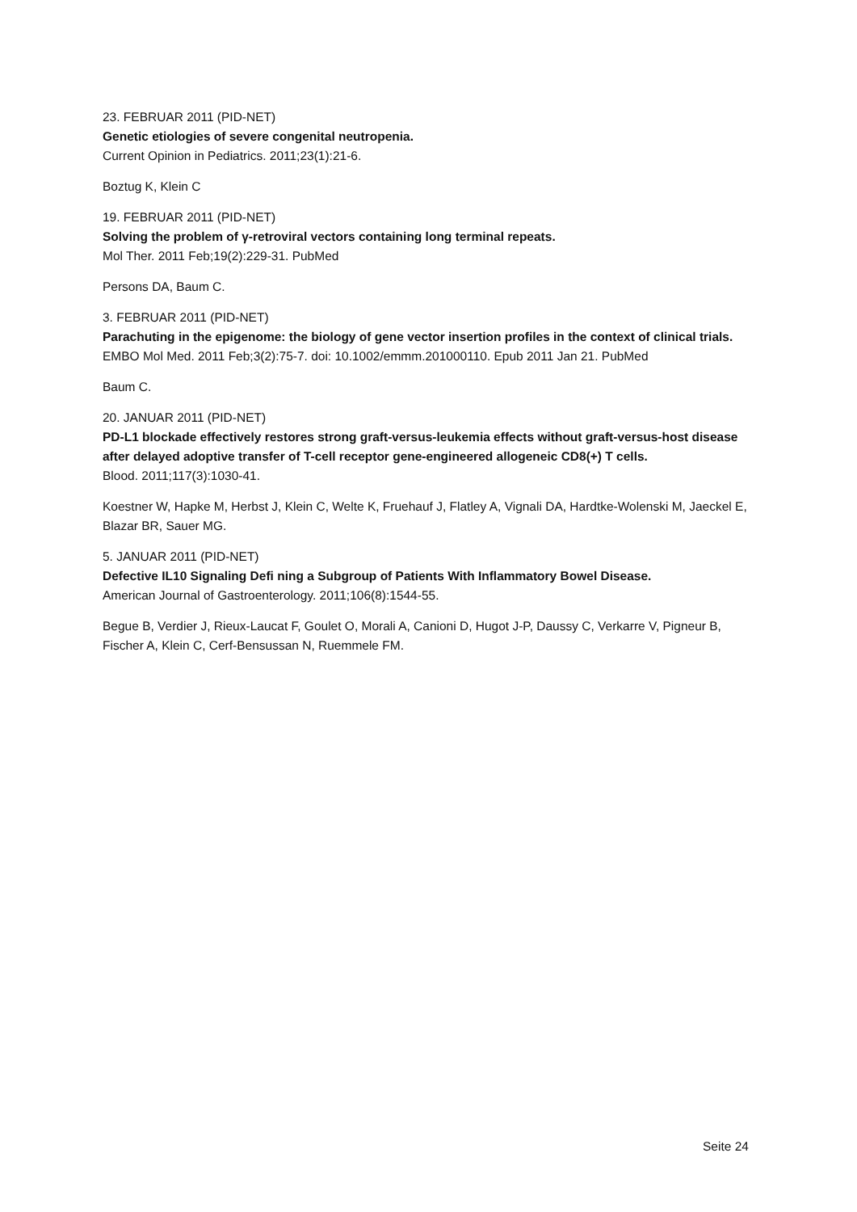23. FEBRUAR 2011 (PID-NET)
Genetic etiologies of severe congenital neutropenia.
Current Opinion in Pediatrics. 2011;23(1):21-6.
Boztug K, Klein C
19. FEBRUAR 2011 (PID-NET)
Solving the problem of γ-retroviral vectors containing long terminal repeats.
Mol Ther. 2011 Feb;19(2):229-31. PubMed
Persons DA, Baum C.
3. FEBRUAR 2011 (PID-NET)
Parachuting in the epigenome: the biology of gene vector insertion profiles in the context of clinical trials.
EMBO Mol Med. 2011 Feb;3(2):75-7. doi: 10.1002/emmm.201000110. Epub 2011 Jan 21. PubMed
Baum C.
20. JANUAR 2011 (PID-NET)
PD-L1 blockade effectively restores strong graft-versus-leukemia effects without graft-versus-host disease after delayed adoptive transfer of T-cell receptor gene-engineered allogeneic CD8(+) T cells.
Blood. 2011;117(3):1030-41.
Koestner W, Hapke M, Herbst J, Klein C, Welte K, Fruehauf J, Flatley A, Vignali DA, Hardtke-Wolenski M, Jaeckel E, Blazar BR, Sauer MG.
5. JANUAR 2011 (PID-NET)
Defective IL10 Signaling Defi ning a Subgroup of Patients With Inflammatory Bowel Disease.
American Journal of Gastroenterology. 2011;106(8):1544-55.
Begue B, Verdier J, Rieux-Laucat F, Goulet O, Morali A, Canioni D, Hugot J-P, Daussy C, Verkarre V, Pigneur B, Fischer A, Klein C, Cerf-Bensussan N, Ruemmele FM.
Seite 24